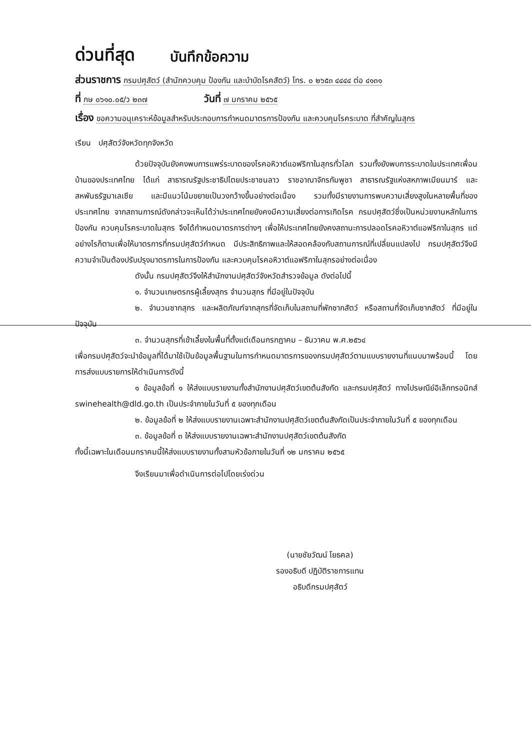ด่วนที่สุด บันทึกข้อความ
ส่วนราชการ กรมปศุสัตว์ (สำนักควบคุม ป้องกัน และบำบัดโรคสัตว์) โทร. ๐ ๒๖๕๓ ๔๔๔๔ ต่อ ๔๑๓๑
ที่ กษ ๐๖๑๐.๐๕/ว ๒๓๗ วันที่ ๗ มกราคม ๒๕๖๕
เรื่อง ขอความอนุเคราะห์ข้อมูลสำหรับประกอบการกำหนดมาตรการป้องกัน และควบคุมโรคระบาด ที่สำคัญในสุกร
เรียน ปศุสัตว์จังหวัดทุกจังหวัด
ด้วยปัจจุบันยังคงพบการแพร่ระบาดของโรคอหิวาต์แอฟริกาในสุกรทั่วโลก รวมทั้งยังพบการระบาดในประเทศเพื่อนบ้านของประเทศไทย ได้แก่ สาธารณรัฐประชาธิปไตยประชาชนลาว ราชอาณาจักรกัมพูชา สาธารณรัฐแห่งสหภาพเมียนมาร์ และสหพันธรัฐมาเลเซีย และมีแนวโน้มขยายเป็นวงกว้างขึ้นอย่างต่อเนื่อง รวมทั้งมีรายงานการพบความเสี่ยงสูงในหลายพื้นที่ของประเทศไทย จากสถานการณ์ดังกล่าวจะเห็นได้ว่าประเทศไทยยังคงมีความเสี่ยงต่อการเกิดโรค กรมปศุสัตว์ซึ่งเป็นหน่วยงานหลักในการป้องกัน ควบคุมโรคระบาดในสุกร จึงได้กำหนดมาตรการต่างๆ เพื่อให้ประเทศไทยยังคงสถานะการปลอดโรคอหิวาต์แอฟริกาในสุกร แต่อย่างไรก็ตามเพื่อให้มาตรการที่กรมปศุสัตว์กำหนด มีประสิทธิภาพและให้สอดคล้องกับสถานการณ์ที่เปลี่ยนแปลงไป กรมปศุสัตว์จึงมีความจำเป็นต้องปรับปรุงมาตรการในการป้องกัน และควบคุมโรคอหิวาต์แอฟริกาในสุกรอย่างต่อเนื่อง
ดังนั้น กรมปศุสัตว์จึงให้สำนักงานปศุสัตว์จังหวัดสำรวจข้อมูล ดังต่อไปนี้
๑. จำนวนเกษตรกรผู้เลี้ยงสุกร จำนวนสุกร ที่มีอยู่ในปัจจุบัน
๒. จำนวนซากสุกร และผลิตภัณฑ์จากสุกรที่จัดเก็บในสถานที่พักซากสัตว์ หรือสถานที่จัดเก็บซากสัตว์ ที่มีอยู่ในปัจจุบัน
๓. จำนวนสุกรที่เข้าเลี้ยงในพื้นที่ตั้งแต่เดือนกรกฎาคม – ธันวาคม พ.ศ.๒๕๖๔
เพื่อกรมปศุสัตว์จะนำข้อมูลที่ได้มาใช้เป็นข้อมูลพื้นฐานในการกำหนดมาตรการของกรมปศุสัตว์ตามแบบรายงานที่แนบมาพร้อมนี้ โดยการส่งแบบรายการให้ดำเนินการดังนี้
๑ ข้อมูลข้อที่ ๑ ให้ส่งแบบรายงานทั้งสำนักงานปศุสัตว์เขตต้นสังกัด และกรมปศุสัตว์ ทางไปรษณีย์อิเล็กทรอนิกส์ swinehealth@dld.go.th เป็นประจำภายในวันที่ ๕ ของทุกเดือน
๒. ข้อมูลข้อที่ ๒ ให้ส่งแบบรายงานเฉพาะสำนักงานปศุสัตว์เขตต้นสังกัดเป็นประจำภายในวันที่ ๕ ของทุกเดือน
๓. ข้อมูลข้อที่ ๓ ให้ส่งแบบรายงานเฉพาะสำนักงานปศุสัตว์เขตต้นสังกัด
ทั้งนี้เฉพาะในเดือนมกราคมนี้ให้ส่งแบบรายงานทั้งสามหัวข้อภายในวันที่ ๑๒ มกราคม ๒๕๖๕
จึงเรียนมาเพื่อดำเนินการต่อไปโดยเร่งด่วน
(นายชัยวัฒน์ โยธคล)
รองอธิบดี ปฏิบัติราชการแทน
อธิบดีกรมปศุสัตว์